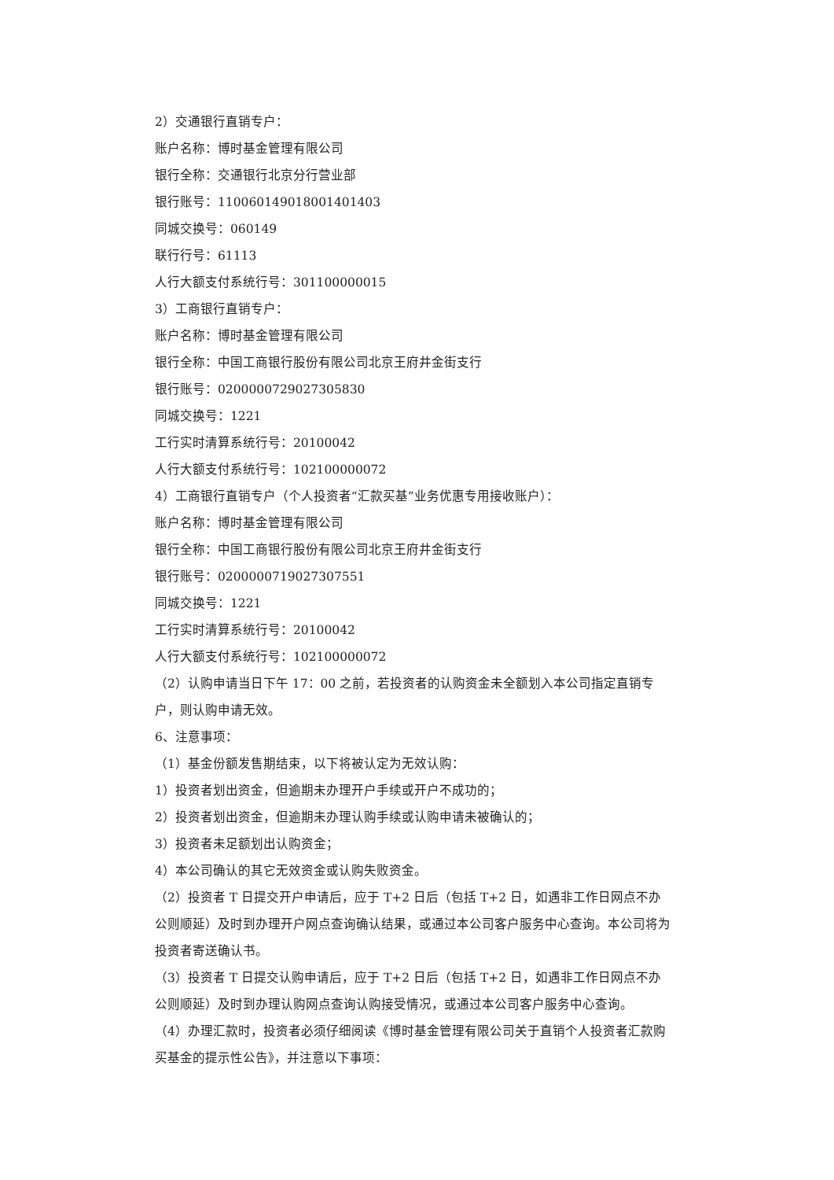2）交通银行直销专户：
账户名称：博时基金管理有限公司
银行全称：交通银行北京分行营业部
银行账号：110060149018001401403
同城交换号：060149
联行行号：61113
人行大额支付系统行号：301100000015
3）工商银行直销专户：
账户名称：博时基金管理有限公司
银行全称：中国工商银行股份有限公司北京王府井金街支行
银行账号：0200000729027305830
同城交换号：1221
工行实时清算系统行号：20100042
人行大额支付系统行号：102100000072
4）工商银行直销专户（个人投资者“汇款买基”业务优惠专用接收账户）：
账户名称：博时基金管理有限公司
银行全称：中国工商银行股份有限公司北京王府井金街支行
银行账号：0200000719027307551
同城交换号：1221
工行实时清算系统行号：20100042
人行大额支付系统行号：102100000072
（2）认购申请当日下午 17：00 之前，若投资者的认购资金未全额划入本公司指定直销专户，则认购申请无效。
6、注意事项：
（1）基金份额发售期结束，以下将被认定为无效认购：
1）投资者划出资金，但逾期未办理开户手续或开户不成功的；
2）投资者划出资金，但逾期未办理认购手续或认购申请未被确认的；
3）投资者未足额划出认购资金；
4）本公司确认的其它无效资金或认购失败资金。
（2）投资者 T 日提交开户申请后，应于 T+2 日后（包括 T+2 日，如遇非工作日网点不办公则顺延）及时到办理开户网点查询确认结果，或通过本公司客户服务中心查询。本公司将为投资者寄送确认书。
（3）投资者 T 日提交认购申请后，应于 T+2 日后（包括 T+2 日，如遇非工作日网点不办公则顺延）及时到办理认购网点查询认购接受情况，或通过本公司客户服务中心查询。
（4）办理汇款时，投资者必须仔细阅读《博时基金管理有限公司关于直销个人投资者汇款购买基金的提示性公告》，并注意以下事项：